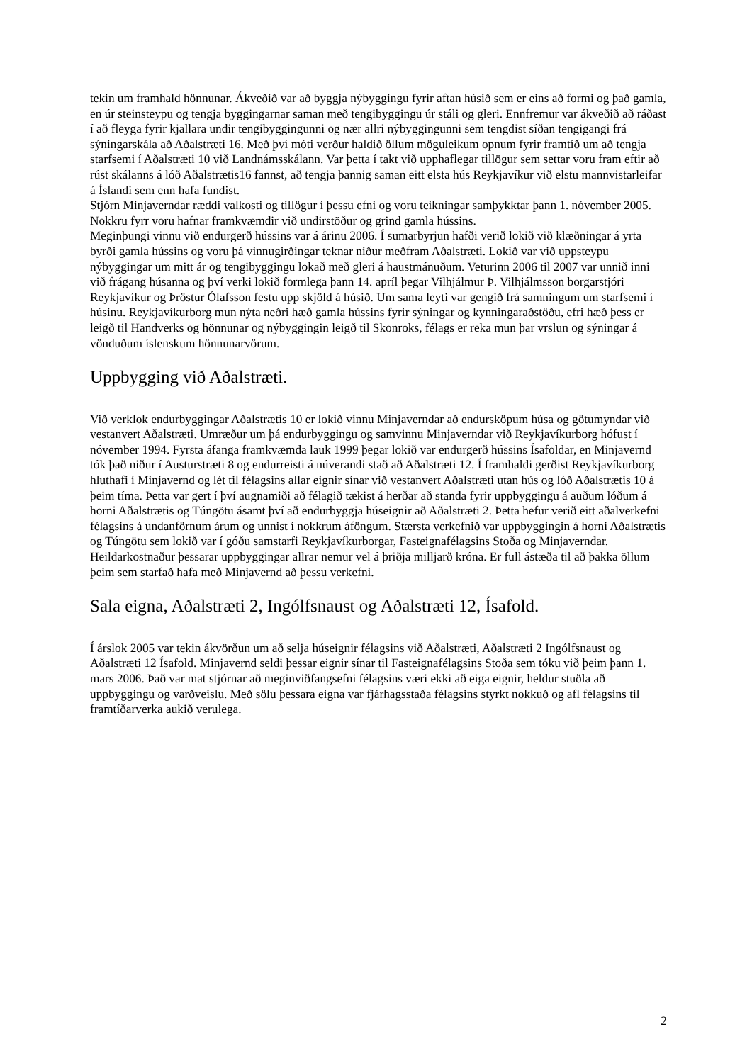tekin um framhald hönnunar. Ákveðið var að byggja nýbyggingu fyrir aftan húsið sem er eins að formi og það gamla, en úr steinsteypu og tengja byggingarnar saman með tengibyggingu úr stáli og gleri. Ennfremur var ákveðið að ráðast í að fleyga fyrir kjallara undir tengibyggingunni og nær allri nýbyggingunni sem tengdist síðan tengigangi frá sýningarskála að Aðalstræti 16. Með því móti verður haldið öllum möguleikum opnum fyrir framtíð um að tengja starfsemi í Aðalstræti 10 við Landnámsskálann. Var þetta í takt við upphaflegar tillögur sem settar voru fram eftir að rúst skálanns á lóð Aðalstrætis16 fannst, að tengja þannig saman eitt elsta hús Reykjavíkur við elstu mannvistarleifar á Íslandi sem enn hafa fundist.
Stjórn Minjaverndar ræddi valkosti og tillögur í þessu efni og voru teikningar samþykktar þann 1. nóvember 2005. Nokkru fyrr voru hafnar framkvæmdir við undirstöður og grind gamla hússins.
Meginþungi vinnu við endurgerð hússins var á árinu 2006. Í sumarbyrjun hafði verið lokið við klæðningar á yrta byrði gamla hússins og voru þá vinnugirðingar teknar niður meðfram Aðalstræti. Lokið var við uppsteypu nýbyggingar um mitt ár og tengibyggingu lokað með gleri á haustmánuðum. Veturinn 2006 til 2007 var unnið inni við frágang húsanna og því verki lokið formlega þann 14. apríl þegar Vilhjálmur Þ. Vilhjálmsson borgarstjóri Reykjavíkur og Þröstur Ólafsson festu upp skjöld á húsið. Um sama leyti var gengið frá samningum um starfsemi í húsinu. Reykjavíkurborg mun nýta neðri hæð gamla hússins fyrir sýningar og kynningaraðstöðu, efri hæð þess er leigð til Handverks og hönnunar og nýbyggingin leigð til Skonroks, félags er reka mun þar vrslun og sýningar á vönduðum íslenskum hönnunarvörum.
Uppbygging við Aðalstræti.
Við verklok endurbyggingar Aðalstrætis 10 er lokið vinnu Minjaverndar að endursköpum húsa og götumyndar við vestanvert Aðalstræti. Umræður um þá endurbyggingu og samvinnu Minjaverndar við Reykjavíkurborg hófust í nóvember 1994. Fyrsta áfanga framkvæmda lauk 1999 þegar lokið var endurgerð hússins Ísafoldar, en Minjavernd tók það niður í Austurstræti 8 og endurreisti á núverandi stað að Aðalstræti 12. Í framhaldi gerðist Reykjavíkurborg hluthafi í Minjavernd og lét til félagsins allar eignir sínar við vestanvert Aðalstræti utan hús og lóð Aðalstrætis 10 á þeim tíma. Þetta var gert í því augnamiði að félagið tækist á herðar að standa fyrir uppbyggingu á auðum lóðum á horni Aðalstrætis og Túngötu ásamt því að endurbyggja húseignir að Aðalstræti 2. Þetta hefur verið eitt aðalverkefni félagsins á undanförnum árum og unnist í nokkrum áföngum. Stærsta verkefnið var uppbyggingin á horni Aðalstrætis og Túngötu sem lokið var í góðu samstarfi Reykjavíkurborgar, Fasteignafélagsins Stoða og Minjaverndar. Heildarkostnaður þessarar uppbyggingar allrar nemur vel á þriðja milljarð króna. Er full ástæða til að þakka öllum þeim sem starfað hafa með Minjavernd að þessu verkefni.
Sala eigna, Aðalstræti 2, Ingólfsnaust og Aðalstræti 12, Ísafold.
Í árslok 2005 var tekin ákvörðun um að selja húseignir félagsins við Aðalstræti, Aðalstræti 2 Ingólfsnaust og Aðalstræti 12 Ísafold. Minjavernd seldi þessar eignir sínar til Fasteignafélagsins Stoða sem tóku við þeim þann 1. mars 2006. Það var mat stjórnar að meginviðfangsefni félagsins væri ekki að eiga eignir, heldur stuðla að uppbyggingu og varðveislu. Með sölu þessara eigna var fjárhagsstaða félagsins styrkt nokkuð og afl félagsins til framtíðarverka aukið verulega.
2